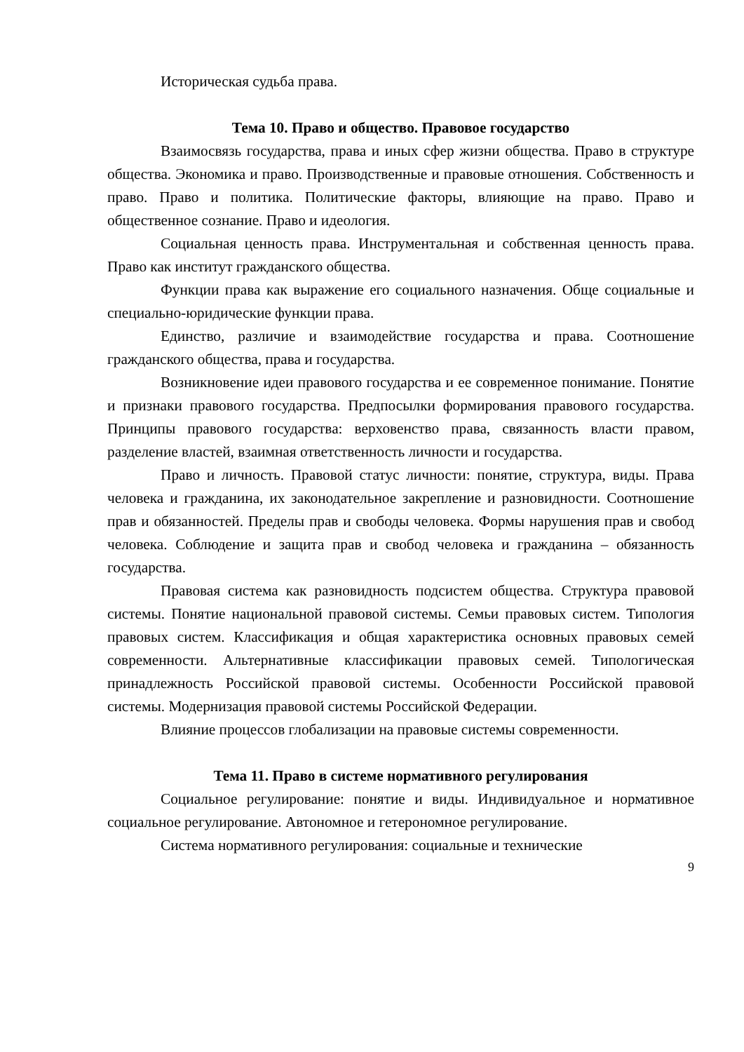Историческая судьба права.
Тема 10. Право и общество. Правовое государство
Взаимосвязь государства, права и иных сфер жизни общества. Право в структуре общества. Экономика и право. Производственные и правовые отношения. Собственность и право. Право и политика. Политические факторы, влияющие на право. Право и общественное сознание. Право и идеология.
Социальная ценность права. Инструментальная и собственная ценность права. Право как институт гражданского общества.
Функции права как выражение его социального назначения. Обще социальные и специально-юридические функции права.
Единство, различие и взаимодействие государства и права. Соотношение гражданского общества, права и государства.
Возникновение идеи правового государства и ее современное понимание. Понятие и признаки правового государства. Предпосылки формирования правового государства. Принципы правового государства: верховенство права, связанность власти правом, разделение властей, взаимная ответственность личности и государства.
Право и личность. Правовой статус личности: понятие, структура, виды. Права человека и гражданина, их законодательное закрепление и разновидности. Соотношение прав и обязанностей. Пределы прав и свободы человека. Формы нарушения прав и свобод человека. Соблюдение и защита прав и свобод человека и гражданина – обязанность государства.
Правовая система как разновидность подсистем общества. Структура правовой системы. Понятие национальной правовой системы. Семьи правовых систем. Типология правовых систем. Классификация и общая характеристика основных правовых семей современности. Альтернативные классификации правовых семей. Типологическая принадлежность Российской правовой системы. Особенности Российской правовой системы. Модернизация правовой системы Российской Федерации.
Влияние процессов глобализации на правовые системы современности.
Тема 11. Право в системе нормативного регулирования
Социальное регулирование: понятие и виды. Индивидуальное и нормативное социальное регулирование. Автономное и гетерономное регулирование.
Система нормативного регулирования: социальные и технические
9